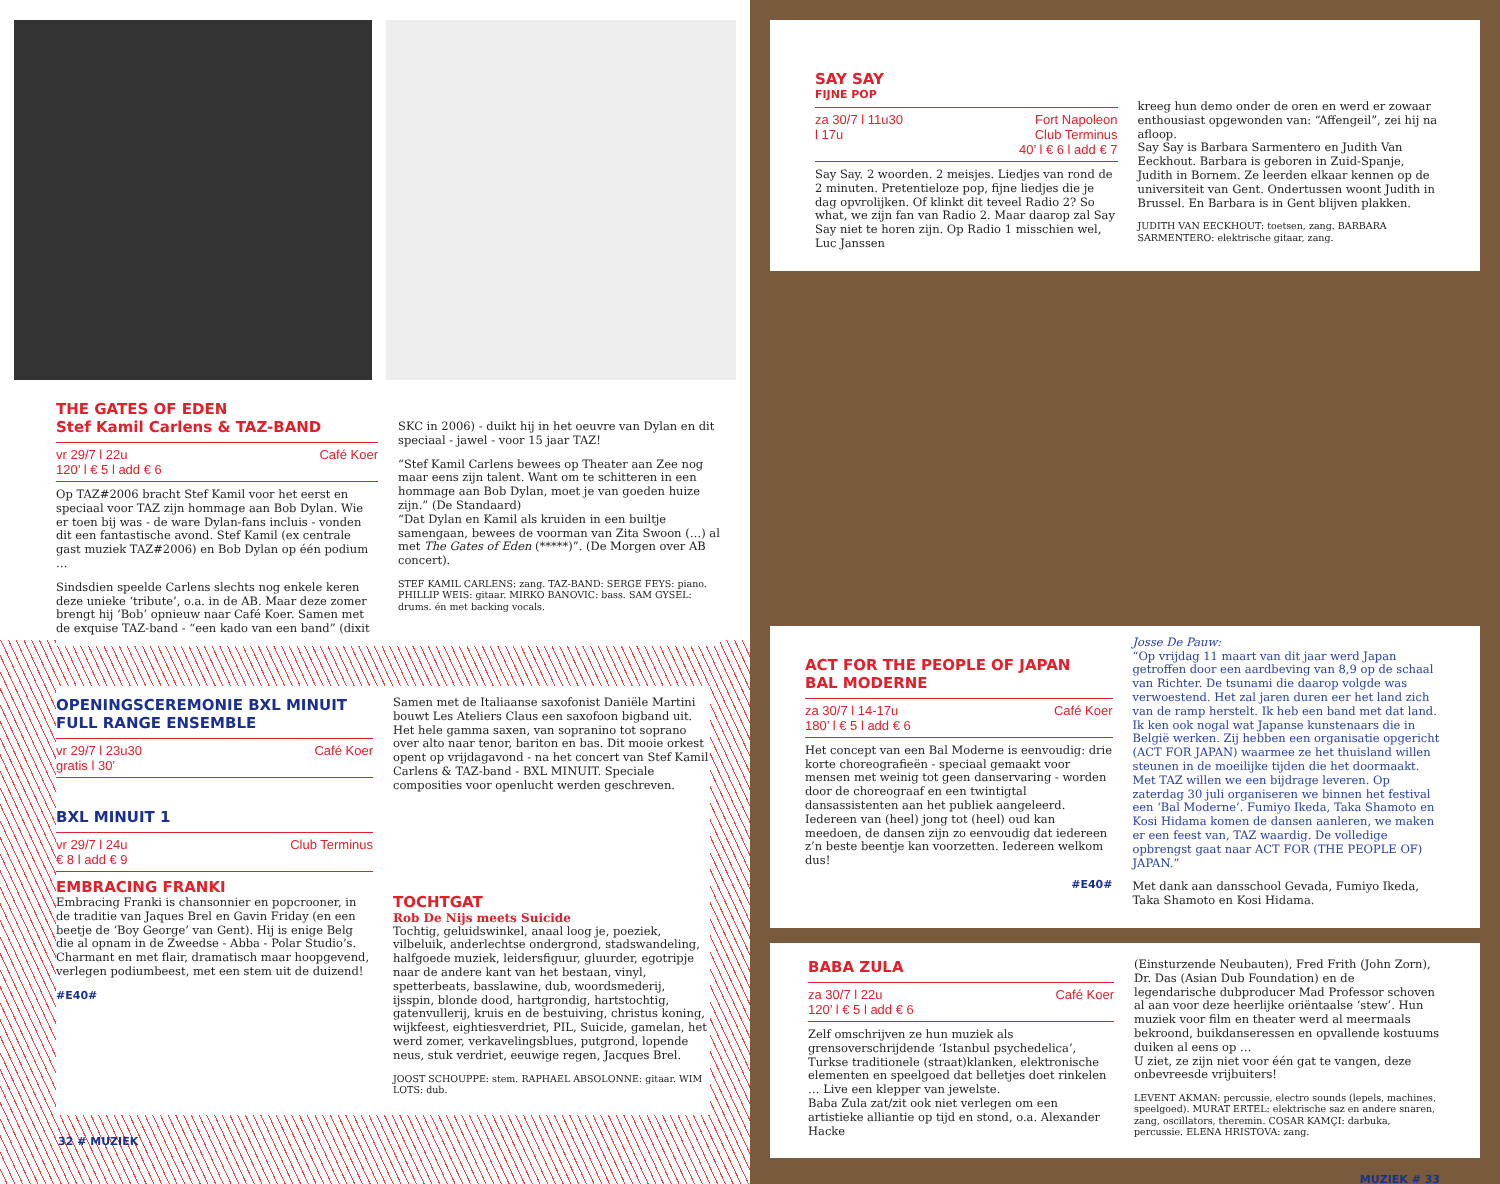THE GATES OF EDEN
Stef Kamil Carlens & TAZ-BAND
vr 29/7 l 22u Café Koer
120’ l € 5 l add € 6
Op TAZ#2006 bracht Stef Kamil voor het eerst en speciaal voor TAZ zijn hommage aan Bob Dylan. Wie er toen bij was - de ware Dylan-fans incluis - vonden dit een fantastische avond. Stef Kamil (ex centrale gast muziek TAZ#2006) en Bob Dylan op één podium …
Sindsdien speelde Carlens slechts nog enkele keren deze unieke ‘tribute’, o.a. in de AB. Maar deze zomer brengt hij ‘Bob’ opnieuw naar Café Koer. Samen met de exquise TAZ-band - “een kado van een band” (dixit
SKC in 2006) - duikt hij in het oeuvre van Dylan en dit speciaal - jawel - voor 15 jaar TAZ!
“Stef Kamil Carlens bewees op Theater aan Zee nog maar eens zijn talent. Want om te schitteren in een hommage aan Bob Dylan, moet je van goeden huize zijn.” (De Standaard)
“Dat Dylan en Kamil als kruiden in een builtje samengaan, bewees de voorman van Zita Swoon (…) al met The Gates of Eden (*****)”. (De Morgen over AB concert).
STEF KAMIL CARLENS: zang. TAZ-BAND: SERGE FEYS: piano. PHILLIP WEIS: gitaar. MIRKO BANOVIC: bass. SAM GYSEL: drums. én met backing vocals.
OPENINGSCEREMONIE BXL MINUIT
FULL RANGE ENSEMBLE
vr 29/7 l 23u30 Café Koer
gratis l 30’
BXL MINUIT 1
vr 29/7 l 24u Club Terminus
€ 8 l add € 9
EMBRACING FRANKI
Embracing Franki is chansonnier en popcrooner, in de traditie van Jaques Brel en Gavin Friday (en een beetje de ‘Boy George’ van Gent). Hij is enige Belg die al opnam in de Zweedse - Abba - Polar Studio’s. Charmant en met flair, dramatisch maar hoopgevend, verlegen podiumbeest, met een stem uit de duizend!
#E40#
Samen met de Italiaanse saxofonist Daniële Martini bouwt Les Ateliers Claus een saxofoon bigband uit. Het hele gamma saxen, van sopranino tot soprano over alto naar tenor, bariton en bas. Dit mooie orkest opent op vrijdagavond - na het concert van Stef Kamil Carlens & TAZ-band - BXL MINUIT. Speciale composities voor openlucht werden geschreven.
TOCHTGAT
Rob De Nijs meets Suicide
Tochtig, geluidswinkel, anaal loog je, poeziek, vilbeluik, anderlechtse ondergrond, stadswandeling, halfgoede muziek, leidersfiguur, gluurder, egotripje naar de andere kant van het bestaan, vinyl, spetterbeats, basslawine, dub, woordsmederij, ijsspin, blonde dood, hartgrondig, hartstochtig, gatenvullerij, kruis en de bestuiving, christus koning, wijkfeest, eightiesverdriet, PIL, Suicide, gamelan, het werd zomer, verkavelingsblues, putgrond, lopende neus, stuk verdriet, eeuwige regen, Jacques Brel.
JOOST SCHOUPPE: stem. RAPHAEL ABSOLONNE: gitaar. WIM LOTS: dub.
32 # MUZIEK
SAY SAY
FIJNE POP
za 30/7 l 11u30 Fort Napoleon
l 17u Club Terminus
40’ l € 6 l add € 7
Say Say. 2 woorden. 2 meisjes. Liedjes van rond de 2 minuten. Pretentieloze pop, fijne liedjes die je dag opvrolijken. Of klinkt dit teveel Radio 2? So what, we zijn fan van Radio 2. Maar daarop zal Say Say niet te horen zijn. Op Radio 1 misschien wel, Luc Janssen
kreeg hun demo onder de oren en werd er zowaar enthousiast opgewonden van: “Affengeil”, zei hij na afloop.
Say Say is Barbara Sarmentero en Judith Van Eeckhout. Barbara is geboren in Zuid-Spanje, Judith in Bornem. Ze leerden elkaar kennen op de universiteit van Gent. Ondertussen woont Judith in Brussel. En Barbara is in Gent blijven plakken.
JUDITH VAN EECKHOUT: toetsen, zang. BARBARA SARMENTERO: elektrische gitaar, zang.
ACT FOR THE PEOPLE OF JAPAN
BAL MODERNE
za 30/7 l 14-17u Café Koer
180’ l € 5 l add € 6
Het concept van een Bal Moderne is eenvoudig: drie korte choreografieën - speciaal gemaakt voor mensen met weinig tot geen danservaring - worden door de choreograaf en een twintigtal dansassistenten aan het publiek aangeleerd. Iedereen van (heel) jong tot (heel) oud kan meedoen, de dansen zijn zo eenvoudig dat iedereen z’n beste beentje kan voorzetten. Iedereen welkom dus!
#E40#
Josse De Pauw:
“Op vrijdag 11 maart van dit jaar werd Japan getroffen door een aardbeving van 8,9 op de schaal van Richter. De tsunami die daarop volgde was verwoestend. Het zal jaren duren eer het land zich van de ramp herstelt. Ik heb een band met dat land. Ik ken ook nogal wat Japanse kunstenaars die in België werken. Zij hebben een organisatie opgericht (ACT FOR JAPAN) waarmee ze het thuisland willen steunen in de moeilijke tijden die het doormaakt. Met TAZ willen we een bijdrage leveren. Op zaterdag 30 juli organiseren we binnen het festival een ‘Bal Moderne’. Fumiyo Ikeda, Taka Shamoto en Kosi Hidama komen de dansen aanleren, we maken er een feest van, TAZ waardig. De volledige opbrengst gaat naar ACT FOR (THE PEOPLE OF) JAPAN.”
Met dank aan dansschool Gevada, Fumiyo Ikeda, Taka Shamoto en Kosi Hidama.
BABA ZULA
za 30/7 l 22u Café Koer
120’ l € 5 l add € 6
Zelf omschrijven ze hun muziek als grensoverschrijdende ‘Istanbul psychedelica’, Turkse traditionele (straat)klanken, elektronische elementen en speelgoed dat belletjes doet rinkelen … Live een klepper van jewelste.
Baba Zula zat/zit ook niet verlegen om een artistieke alliantie op tijd en stond, o.a. Alexander Hacke
(Einsturzende Neubauten), Fred Frith (John Zorn), Dr. Das (Asian Dub Foundation) en de legendarische dubproducer Mad Professor schoven al aan voor deze heerlijke oriëntaalse ‘stew’. Hun muziek voor film en theater werd al meermaals bekroond, buikdanseressen en opvallende kostuums duiken al eens op …
U ziet, ze zijn niet voor één gat te vangen, deze onbevreesde vrijbuiters!
LEVENT AKMAN: percussie, electro sounds (lepels, machines, speelgoed). MURAT ERTEL: elektrische saz en andere snaren, zang, oscillators, theremin. COSAR KAMÇI: darbuka, percussie. ELENA HRISTOVA: zang.
MUZIEK # 33